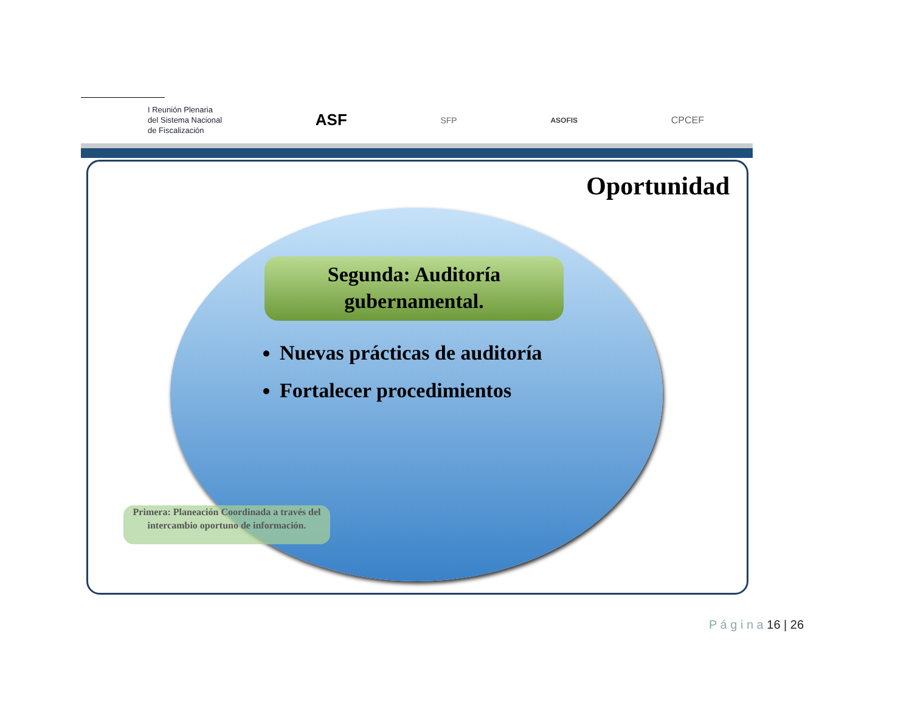I Reunión Plenaria
del Sistema Nacional
de Fiscalización
ASF
SFP
ASOFIS
CPCEF
Oportunidad
Segunda: Auditoría
gubernamental.
Nuevas prácticas de auditoría
Fortalecer procedimientos
Primera: Planeación Coordinada a través del intercambio oportuno de información.
P á g i n a 16 | 26